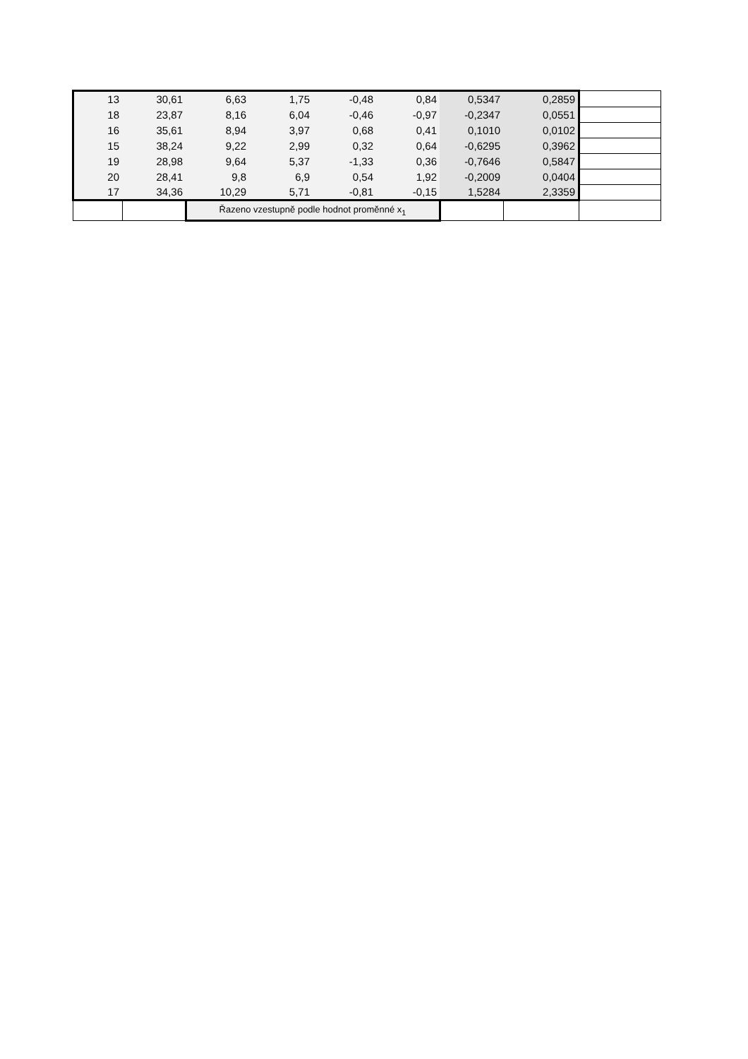| 13 | 30,61 | 6,63 | 1,75 | -0,48 | 0,84 | 0,5347 | 0,2859 | |
| 18 | 23,87 | 8,16 | 6,04 | -0,46 | -0,97 | -0,2347 | 0,0551 | |
| 16 | 35,61 | 8,94 | 3,97 | 0,68 | 0,41 | 0,1010 | 0,0102 | |
| 15 | 38,24 | 9,22 | 2,99 | 0,32 | 0,64 | -0,6295 | 0,3962 | |
| 19 | 28,98 | 9,64 | 5,37 | -1,33 | 0,36 | -0,7646 | 0,5847 | |
| 20 | 28,41 | 9,8 | 6,9 | 0,54 | 1,92 | -0,2009 | 0,0404 | |
| 17 | 34,36 | 10,29 | 5,71 | -0,81 | -0,15 | 1,5284 | 2,3359 | |
| | | Řazeno vzestupně podle hodnot proměnné x<sub>1</sub> | | | | | | |